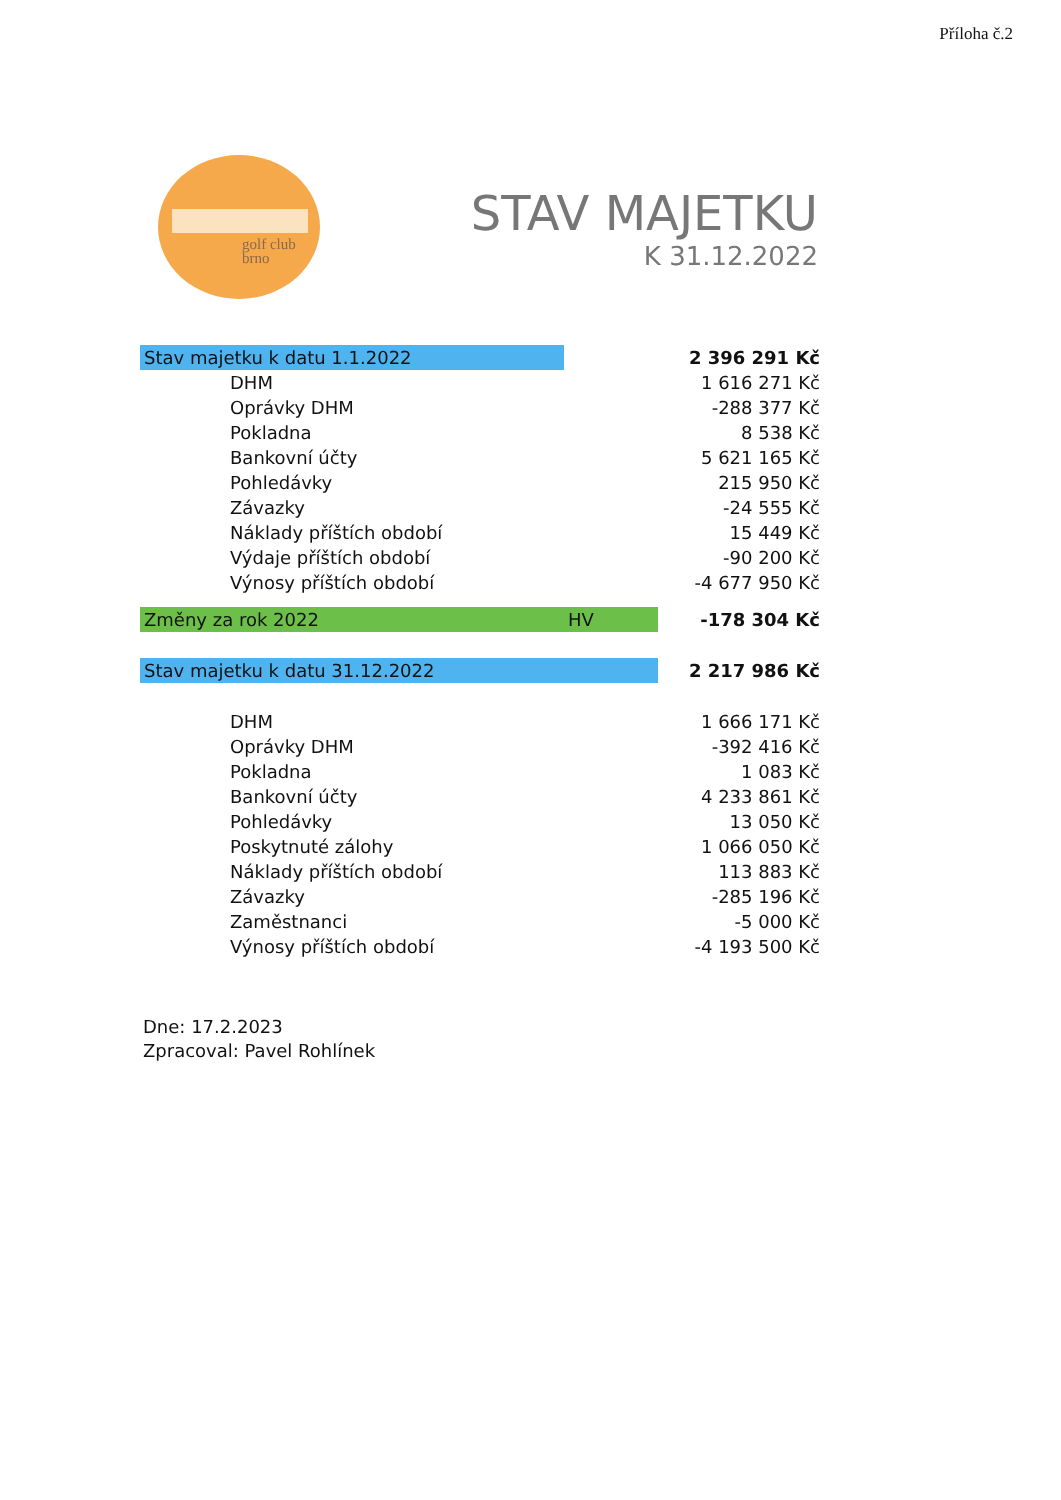Příloha č.2
golf club
brno
STAV MAJETKU
K 31.12.2022
| Stav majetku k datu 1.1.2022 | | 2 396 291 Kč |
| DHM | | 1 616 271 Kč |
| Oprávky DHM | | -288 377 Kč |
| Pokladna | | 8 538 Kč |
| Bankovní účty | | 5 621 165 Kč |
| Pohledávky | | 215 950 Kč |
| Závazky | | -24 555 Kč |
| Náklady příštích období | | 15 449 Kč |
| Výdaje příštích období | | -90 200 Kč |
| Výnosy příštích období | | -4 677 950 Kč |
| Změny za rok 2022 | HV | -178 304 Kč |
| Stav majetku k datu 31.12.2022 | | 2 217 986 Kč |
| DHM | | 1 666 171 Kč |
| Oprávky DHM | | -392 416 Kč |
| Pokladna | | 1 083 Kč |
| Bankovní účty | | 4 233 861 Kč |
| Pohledávky | | 13 050 Kč |
| Poskytnuté zálohy | | 1 066 050 Kč |
| Náklady příštích období | | 113 883 Kč |
| Závazky | | -285 196 Kč |
| Zaměstnanci | | -5 000 Kč |
| Výnosy příštích období | | -4 193 500 Kč |
Dne: 17.2.2023
Zpracoval: Pavel Rohlínek